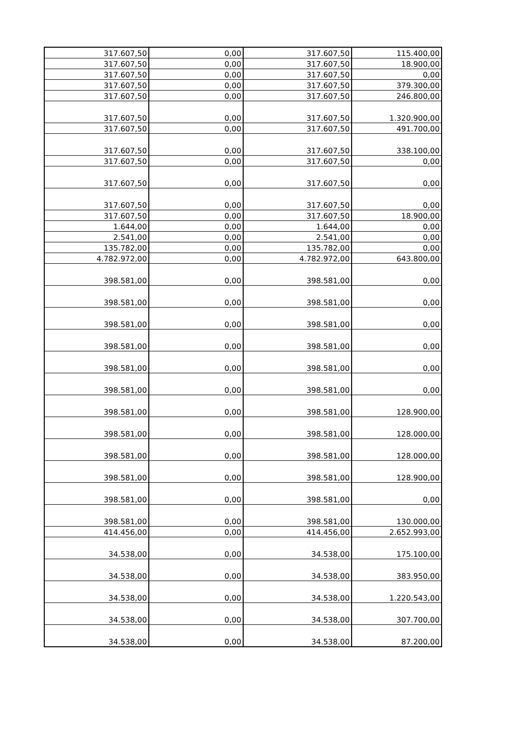| 317.607,50 | 0,00 | 317.607,50 | 115.400,00 |
| 317.607,50 | 0,00 | 317.607,50 | 18.900,00 |
| 317.607,50 | 0,00 | 317.607,50 | 0,00 |
| 317.607,50 | 0,00 | 317.607,50 | 379.300,00 |
| 317.607,50 | 0,00 | 317.607,50 | 246.800,00 |
| 317.607,50 | 0,00 | 317.607,50 | 1.320.900,00 |
| 317.607,50 | 0,00 | 317.607,50 | 491.700,00 |
| 317.607,50 | 0,00 | 317.607,50 | 338.100,00 |
| 317.607,50 | 0,00 | 317.607,50 | 0,00 |
| 317.607,50 | 0,00 | 317.607,50 | 0,00 |
| 317.607,50 | 0,00 | 317.607,50 | 0,00 |
| 317.607,50 | 0,00 | 317.607,50 | 18.900,00 |
| 1.644,00 | 0,00 | 1.644,00 | 0,00 |
| 2.541,00 | 0,00 | 2.541,00 | 0,00 |
| 135.782,00 | 0,00 | 135.782,00 | 0,00 |
| 4.782.972,00 | 0,00 | 4.782.972,00 | 643.800,00 |
| 398.581,00 | 0,00 | 398.581,00 | 0,00 |
| 398.581,00 | 0,00 | 398.581,00 | 0,00 |
| 398.581,00 | 0,00 | 398.581,00 | 0,00 |
| 398.581,00 | 0,00 | 398.581,00 | 0,00 |
| 398.581,00 | 0,00 | 398.581,00 | 0,00 |
| 398.581,00 | 0,00 | 398.581,00 | 0,00 |
| 398.581,00 | 0,00 | 398.581,00 | 128.900,00 |
| 398.581,00 | 0,00 | 398.581,00 | 128.000,00 |
| 398.581,00 | 0,00 | 398.581,00 | 128.000,00 |
| 398.581,00 | 0,00 | 398.581,00 | 128.900,00 |
| 398.581,00 | 0,00 | 398.581,00 | 0,00 |
| 398.581,00 | 0,00 | 398.581,00 | 130.000,00 |
| 414.456,00 | 0,00 | 414.456,00 | 2.652.993,00 |
| 34.538,00 | 0,00 | 34.538,00 | 175.100,00 |
| 34.538,00 | 0,00 | 34.538,00 | 383.950,00 |
| 34.538,00 | 0,00 | 34.538,00 | 1.220.543,00 |
| 34.538,00 | 0,00 | 34.538,00 | 307.700,00 |
| 34.538,00 | 0,00 | 34.538,00 | 87.200,00 |